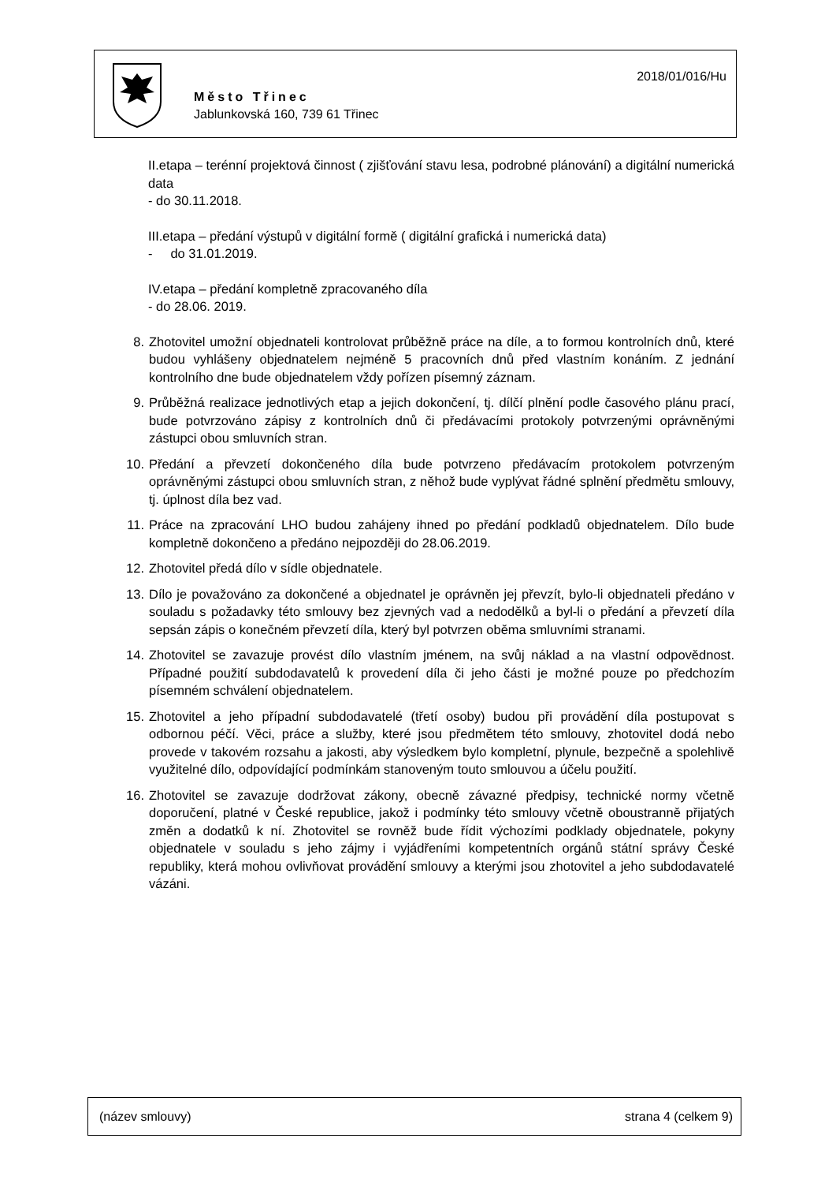Město Třinec
Jablunkovská 160, 739 61 Třinec
2018/01/016/Hu
II.etapa – terénní projektová činnost ( zjišťování stavu lesa, podrobné plánování) a digitální numerická data
- do 30.11.2018.
III.etapa – předání výstupů v digitální formě ( digitální grafická i numerická data)
- do 31.01.2019.
IV.etapa – předání kompletně zpracovaného díla
- do 28.06. 2019.
8. Zhotovitel umožní objednateli kontrolovat průběžně práce na díle, a to formou kontrolních dnů, které budou vyhlášeny objednatelem nejméně 5 pracovních dnů před vlastním konáním. Z jednání kontrolního dne bude objednatelem vždy pořízen písemný záznam.
9. Průběžná realizace jednotlivých etap a jejich dokončení, tj. dílčí plnění podle časového plánu prací, bude potvrzováno zápisy z kontrolních dnů či předávacími protokoly potvrzenými oprávněnými zástupci obou smluvních stran.
10. Předání a převzetí dokončeného díla bude potvrzeno předávacím protokolem potvrzeným oprávněnými zástupci obou smluvních stran, z něhož bude vyplývat řádné splnění předmětu smlouvy, tj. úplnost díla bez vad.
11. Práce na zpracování LHO budou zahájeny ihned po předání podkladů objednatelem. Dílo bude kompletně dokončeno a předáno nejpozději do 28.06.2019.
12. Zhotovitel předá dílo v sídle objednatele.
13. Dílo je považováno za dokončené a objednatel je oprávněn jej převzít, bylo-li objednateli předáno v souladu s požadavky této smlouvy bez zjevných vad a nedodělků a byl-li o předání a převzetí díla sepsán zápis o konečném převzetí díla, který byl potvrzen oběma smluvními stranami.
14. Zhotovitel se zavazuje provést dílo vlastním jménem, na svůj náklad a na vlastní odpovědnost. Případné použití subdodavatelů k provedení díla či jeho části je možné pouze po předchozím písemném schválení objednatelem.
15. Zhotovitel a jeho případní subdodavatelé (třetí osoby) budou při provádění díla postupovat s odbornou péčí. Věci, práce a služby, které jsou předmětem této smlouvy, zhotovitel dodá nebo provede v takovém rozsahu a jakosti, aby výsledkem bylo kompletní, plynule, bezpečně a spolehlivě využitelné dílo, odpovídající podmínkám stanoveným touto smlouvou a účelu použití.
16. Zhotovitel se zavazuje dodržovat zákony, obecně závazné předpisy, technické normy včetně doporučení, platné v České republice, jakož i podmínky této smlouvy včetně oboustranně přijatých změn a dodatků k ní. Zhotovitel se rovněž bude řídit výchozími podklady objednatele, pokyny objednatele v souladu s jeho zájmy i vyjádřeními kompetentních orgánů státní správy České republiky, která mohou ovlivňovat provádění smlouvy a kterými jsou zhotovitel a jeho subdodavatelé vázáni.
(název smlouvy) strana 4 (celkem 9)